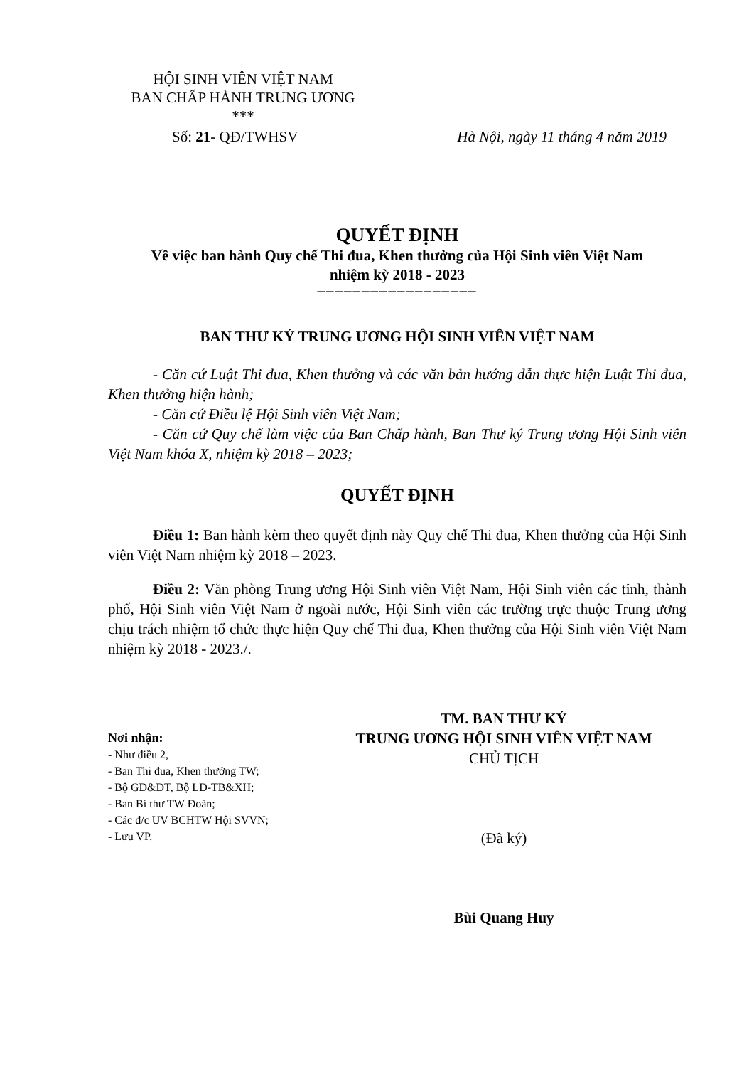HỘI SINH VIÊN VIỆT NAM
BAN CHẤP HÀNH TRUNG ƯƠNG
***
Số: 21- QĐ/TWHSV Hà Nội, ngày 11 tháng 4 năm 2019
QUYẾT ĐỊNH
Về việc ban hành Quy chế Thi đua, Khen thưởng của Hội Sinh viên Việt Nam
nhiệm kỳ 2018 - 2023
––––––––––––––––––
BAN THƯ KÝ TRUNG ƯƠNG HỘI SINH VIÊN VIỆT NAM
- Căn cứ Luật Thi đua, Khen thưởng và các văn bản hướng dẫn thực hiện Luật Thi đua, Khen thưởng hiện hành;
- Căn cứ Điều lệ Hội Sinh viên Việt Nam;
- Căn cứ Quy chế làm việc của Ban Chấp hành, Ban Thư ký Trung ương Hội Sinh viên Việt Nam khóa X, nhiệm kỳ 2018 – 2023;
QUYẾT ĐỊNH
Điều 1: Ban hành kèm theo quyết định này Quy chế Thi đua, Khen thưởng của Hội Sinh viên Việt Nam nhiệm kỳ 2018 – 2023.
Điều 2: Văn phòng Trung ương Hội Sinh viên Việt Nam, Hội Sinh viên các tỉnh, thành phố, Hội Sinh viên Việt Nam ở ngoài nước, Hội Sinh viên các trường trực thuộc Trung ương chịu trách nhiệm tổ chức thực hiện Quy chế Thi đua, Khen thưởng của Hội Sinh viên Việt Nam nhiệm kỳ 2018 - 2023./.
Nơi nhận:
- Như điều 2,
- Ban Thi đua, Khen thưởng TW;
- Bộ GD&ĐT, Bộ LĐ-TB&XH;
- Ban Bí thư TW Đoàn;
- Các đ/c UV BCHTW Hội SVVN;
- Lưu VP.
TM. BAN THƯ KÝ
TRUNG ƯƠNG HỘI SINH VIÊN VIỆT NAM
CHỦ TỊCH
(Đã ký)
Bùi Quang Huy